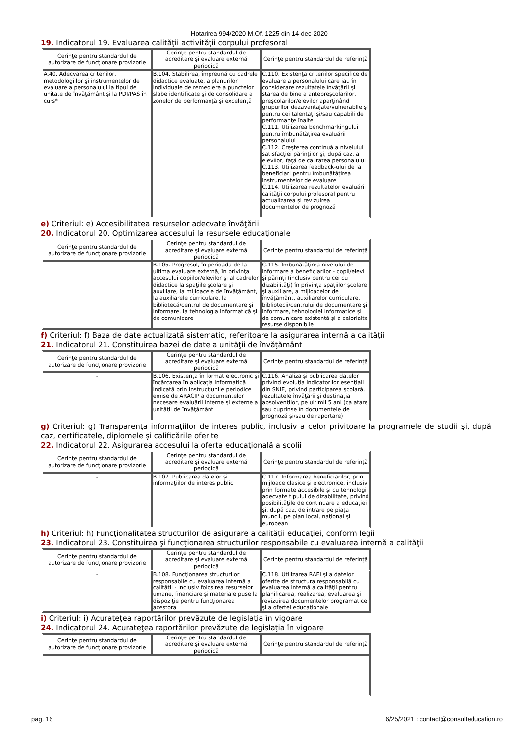Hotarirea 994/2020 M.Of. 1225 din 14-dec-2020
19. Indicatorul 19. Evaluarea calităţii activităţii corpului profesoral
| Cerinţe pentru standardul de autorizare de funcţionare provizorie | Cerinţe pentru standardul de acreditare şi evaluare externă periodică | Cerinţe pentru standardul de referinţă |
| A.40. Adecvarea criteriilor, metodologiilor şi instrumentelor de evaluare a personalului la tipul de unitate de învăţământ şi la PDI/PAS în curs* | B.104. Stabilirea, împreună cu cadrele didactice evaluate, a planurilor individuale de remediere a punctelor slabe identificate şi de consolidare a zonelor de performanţă şi excelenţă | C.110. Existenţa criteriilor specifice de evaluare a personalului care iau în considerare rezultatele învăţării şi starea de bine a antepreşcolarilor, preşcolarilor/elevilor aparţinând grupurilor dezavantajate/vulnerabile şi pentru cei talentaţi şi/sau capabili de performanţe înalte C.111. Utilizarea benchmarkingului pentru îmbunătăţirea evaluării personalului C.112. Creşterea continuă a nivelului satisfacţiei părinţilor şi, după caz, a elevilor, faţă de calitatea personalului C.113. Utilizarea feedback-ului de la beneficiari pentru îmbunătăţirea instrumentelor de evaluare C.114. Utilizarea rezultatelor evaluării calităţii corpului profesoral pentru actualizarea şi revizuirea documentelor de prognoză |
e) Criteriul: e) Accesibilitatea resurselor adecvate învăţării
20. Indicatorul 20. Optimizarea accesului la resursele educaţionale
| Cerinţe pentru standardul de autorizare de funcţionare provizorie | Cerinţe pentru standardul de acreditare şi evaluare externă periodică | Cerinţe pentru standardul de referinţă |
| - | B.105. Progresul, în perioada de la ultima evaluare externă, în privinţa accesului copiilor/elevilor şi al cadrelor didactice la spaţiile şcolare şi auxiliare, la mijloacele de învăţământ, la auxiliarele curriculare, la bibliotecă/centrul de documentare şi informare, la tehnologia informatică şi de comunicare | C.115. Îmbunătăţirea nivelului de informare a beneficiarilor - copii/elevi şi părinţi (inclusiv pentru cei cu dizabilităţi) în privinţa spaţiilor şcolare şi auxiliare, a mijloacelor de învăţământ, auxiliarelor curriculare, bibliotecii/centrului de documentare şi informare, tehnologiei informatice şi de comunicare existentă şi a celorlalte resurse disponibile |
f) Criteriul: f) Baza de date actualizată sistematic, referitoare la asigurarea internă a calităţii
21. Indicatorul 21. Constituirea bazei de date a unităţii de învăţământ
| Cerinţe pentru standardul de autorizare de funcţionare provizorie | Cerinţe pentru standardul de acreditare şi evaluare externă periodică | Cerinţe pentru standardul de referinţă |
| - | B.106. Existenţa în format electronic şi încărcarea în aplicaţia informatică indicată prin instrucţiunile periodice emise de ARACIP a documentelor necesare evaluării interne şi externe a unităţii de învăţământ | C.116. Analiza şi publicarea datelor privind evoluţia indicatorilor esenţiali din SNIE, privind participarea şcolară, rezultatele învăţării şi destinaţia absolvenţilor, pe ultimii 5 ani (ca atare sau cuprinse în documentele de prognoză şi/sau de raportare) |
g) Criteriul: g) Transparenţa informaţiilor de interes public, inclusiv a celor privitoare la programele de studii şi, după caz, certificatele, diplomele şi calificările oferite
22. Indicatorul 22. Asigurarea accesului la oferta educaţională a şcolii
| Cerinţe pentru standardul de autorizare de funcţionare provizorie | Cerinţe pentru standardul de acreditare şi evaluare externă periodică | Cerinţe pentru standardul de referinţă |
| - | B.107. Publicarea datelor şi informaţiilor de interes public | C.117. Informarea beneficiarilor, prin mijloace clasice şi electronice, inclusiv prin formate accesibile şi cu tehnologii adecvate tipului de dizabilitate, privind posibilităţile de continuare a educaţiei şi, după caz, de intrare pe piaţa muncii, pe plan local, naţional şi european |
h) Criteriul: h) Funcţionalitatea structurilor de asigurare a calităţii educaţiei, conform legii
23. Indicatorul 23. Constituirea şi funcţionarea structurilor responsabile cu evaluarea internă a calităţii
| Cerinţe pentru standardul de autorizare de funcţionare provizorie | Cerinţe pentru standardul de acreditare şi evaluare externă periodică | Cerinţe pentru standardul de referinţă |
| - | B.108. Funcţionarea structurilor responsabile cu evaluarea internă a calităţii - inclusiv folosirea resurselor umane, financiare şi materiale puse la dispoziţie pentru funcţionarea acestora | C.118. Utilizarea RAEI şi a datelor oferite de structura responsabilă cu evaluarea internă a calităţii pentru planificarea, realizarea, evaluarea şi revizuirea documentelor programatice şi a ofertei educaţionale |
i) Criteriul: i) Acurateţea raportărilor prevăzute de legislaţia în vigoare
24. Indicatorul 24. Acurateţea raportărilor prevăzute de legislaţia în vigoare
| Cerinţe pentru standardul de autorizare de funcţionare provizorie | Cerinţe pentru standardul de acreditare şi evaluare externă periodică | Cerinţe pentru standardul de referinţă |
pag. 16 6/25/2021 : contact@consulteducation.ro